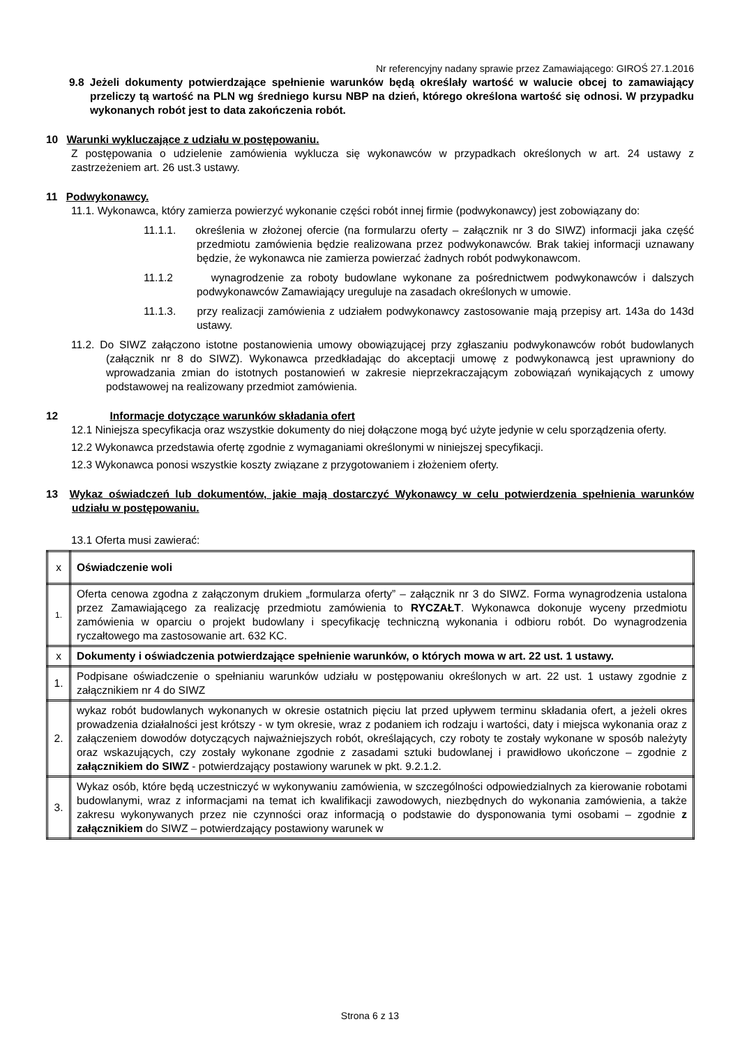Nr referencyjny nadany sprawie przez Zamawiającego: GIROŚ 27.1.2016
9.8 Jeżeli dokumenty potwierdzające spełnienie warunków będą określały wartość w walucie obcej to zamawiający przeliczy tą wartość na PLN wg średniego kursu NBP na dzień, którego określona wartość się odnosi. W przypadku wykonanych robót jest to data zakończenia robót.
10 Warunki wykluczające z udziału w postępowaniu.
Z postępowania o udzielenie zamówienia wyklucza się wykonawców w przypadkach określonych w art. 24 ustawy z zastrzeżeniem art. 26 ust.3 ustawy.
11 Podwykonawcy.
11.1. Wykonawca, który zamierza powierzyć wykonanie części robót innej firmie (podwykonawcy) jest zobowiązany do:
11.1.1. określenia w złożonej ofercie (na formularzu oferty – załącznik nr 3 do SIWZ) informacji jaka część przedmiotu zamówienia będzie realizowana przez podwykonawców. Brak takiej informacji uznawany będzie, że wykonawca nie zamierza powierzać żadnych robót podwykonawcom.
11.1.2 wynagrodzenie za roboty budowlane wykonane za pośrednictwem podwykonawców i dalszych podwykonawców Zamawiający ureguluje na zasadach określonych w umowie.
11.1.3. przy realizacji zamówienia z udziałem podwykonawcy zastosowanie mają przepisy art. 143a do 143d ustawy.
11.2. Do SIWZ załączono istotne postanowienia umowy obowiązującej przy zgłaszaniu podwykonawców robót budowlanych (załącznik nr 8 do SIWZ). Wykonawca przedkładając do akceptacji umowę z podwykonawcą jest uprawniony do wprowadzania zmian do istotnych postanowień w zakresie nieprzekraczającym zobowiązań wynikających z umowy podstawowej na realizowany przedmiot zamówienia.
12 Informacje dotyczące warunków składania ofert
12.1 Niniejsza specyfikacja oraz wszystkie dokumenty do niej dołączone mogą być użyte jedynie w celu sporządzenia oferty.
12.2 Wykonawca przedstawia ofertę zgodnie z wymaganiami określonymi w niniejszej specyfikacji.
12.3 Wykonawca ponosi wszystkie koszty związane z przygotowaniem i złożeniem oferty.
13 Wykaz oświadczeń lub dokumentów, jakie mają dostarczyć Wykonawcy w celu potwierdzenia spełnienia warunków udziału w postępowaniu.
13.1 Oferta musi zawierać:
| x | Oświadczenie woli |
| 1. | Oferta cenowa zgodna z załączonym drukiem „formularza oferty” – załącznik nr 3 do SIWZ. Forma wynagrodzenia ustalona przez Zamawiającego za realizację przedmiotu zamówienia to RYCZAŁT . Wykonawca dokonuje wyceny przedmiotu zamówienia w oparciu o projekt budowlany i specyfikację techniczną wykonania i odbioru robót. Do wynagrodzenia ryczałtowego ma zastosowanie art. 632 KC. |
| x | Dokumenty i oświadczenia potwierdzające spełnienie warunków, o których mowa w art. 22 ust. 1 ustawy. |
| 1. | Podpisane oświadczenie o spełnianiu warunków udziału w postępowaniu określonych w art. 22 ust. 1 ustawy zgodnie z załącznikiem nr 4 do SIWZ |
| 2. | wykaz robót budowlanych wykonanych w okresie ostatnich pięciu lat przed upływem terminu składania ofert, a jeżeli okres prowadzenia działalności jest krótszy - w tym okresie, wraz z podaniem ich rodzaju i wartości, daty i miejsca wykonania oraz z załączeniem dowodów dotyczących najważniejszych robót, określających, czy roboty te zostały wykonane w sposób należyty oraz wskazujących, czy zostały wykonane zgodnie z zasadami sztuki budowlanej i prawidłowo ukończone – zgodnie z załącznikiem do SIWZ - potwierdzający postawiony warunek w pkt. 9.2.1.2. |
| 3. | Wykaz osób, które będą uczestniczyć w wykonywaniu zamówienia, w szczególności odpowiedzialnych za kierowanie robotami budowlanymi, wraz z informacjami na temat ich kwalifikacji zawodowych, niezbędnych do wykonania zamówienia, a także zakresu wykonywanych przez nie czynności oraz informacją o podstawie do dysponowania tymi osobami – zgodnie z załącznikiem do SIWZ – potwierdzający postawiony warunek w |
Strona 6 z 13